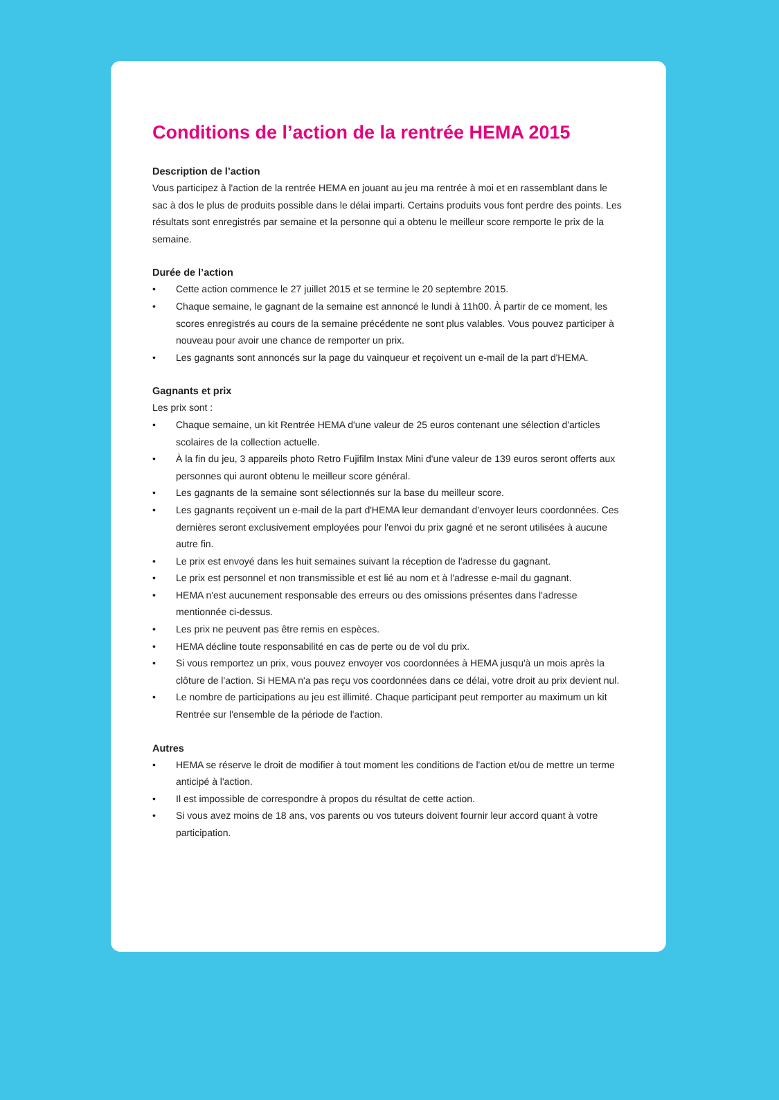Conditions de l’action de la rentrée HEMA 2015
Description de l’action
Vous participez à l'action de la rentrée HEMA en jouant au jeu ma rentrée à moi et en rassemblant dans le sac à dos le plus de produits possible dans le délai imparti. Certains produits vous font perdre des points. Les résultats sont enregistrés par semaine et la personne qui a obtenu le meilleur score remporte le prix de la semaine.
Durée de l’action
• Cette action commence le 27 juillet 2015 et se termine le 20 septembre 2015.
• Chaque semaine, le gagnant de la semaine est annoncé le lundi à 11h00. À partir de ce moment, les scores enregistrés au cours de la semaine précédente ne sont plus valables. Vous pouvez participer à nouveau pour avoir une chance de remporter un prix.
• Les gagnants sont annoncés sur la page du vainqueur et reçoivent un e-mail de la part d'HEMA.
Gagnants et prix
Les prix sont :
• Chaque semaine, un kit Rentrée HEMA d'une valeur de 25 euros contenant une sélection d'articles scolaires de la collection actuelle.
• À la fin du jeu, 3 appareils photo Retro Fujifilm Instax Mini d'une valeur de 139 euros seront offerts aux personnes qui auront obtenu le meilleur score général.
• Les gagnants de la semaine sont sélectionnés sur la base du meilleur score.
• Les gagnants reçoivent un e-mail de la part d'HEMA leur demandant d'envoyer leurs coordonnées. Ces dernières seront exclusivement employées pour l'envoi du prix gagné et ne seront utilisées à aucune autre fin.
• Le prix est envoyé dans les huit semaines suivant la réception de l'adresse du gagnant.
• Le prix est personnel et non transmissible et est lié au nom et à l'adresse e-mail du gagnant.
• HEMA n'est aucunement responsable des erreurs ou des omissions présentes dans l'adresse mentionnée ci-dessus.
• Les prix ne peuvent pas être remis en espèces.
• HEMA décline toute responsabilité en cas de perte ou de vol du prix.
• Si vous remportez un prix, vous pouvez envoyer vos coordonnées à HEMA jusqu'à un mois après la clôture de l'action. Si HEMA n'a pas reçu vos coordonnées dans ce délai, votre droit au prix devient nul.
• Le nombre de participations au jeu est illimité. Chaque participant peut remporter au maximum un kit Rentrée sur l'ensemble de la période de l'action.
Autres
• HEMA se réserve le droit de modifier à tout moment les conditions de l'action et/ou de mettre un terme anticipé à l'action.
• Il est impossible de correspondre à propos du résultat de cette action.
• Si vous avez moins de 18 ans, vos parents ou vos tuteurs doivent fournir leur accord quant à votre participation.